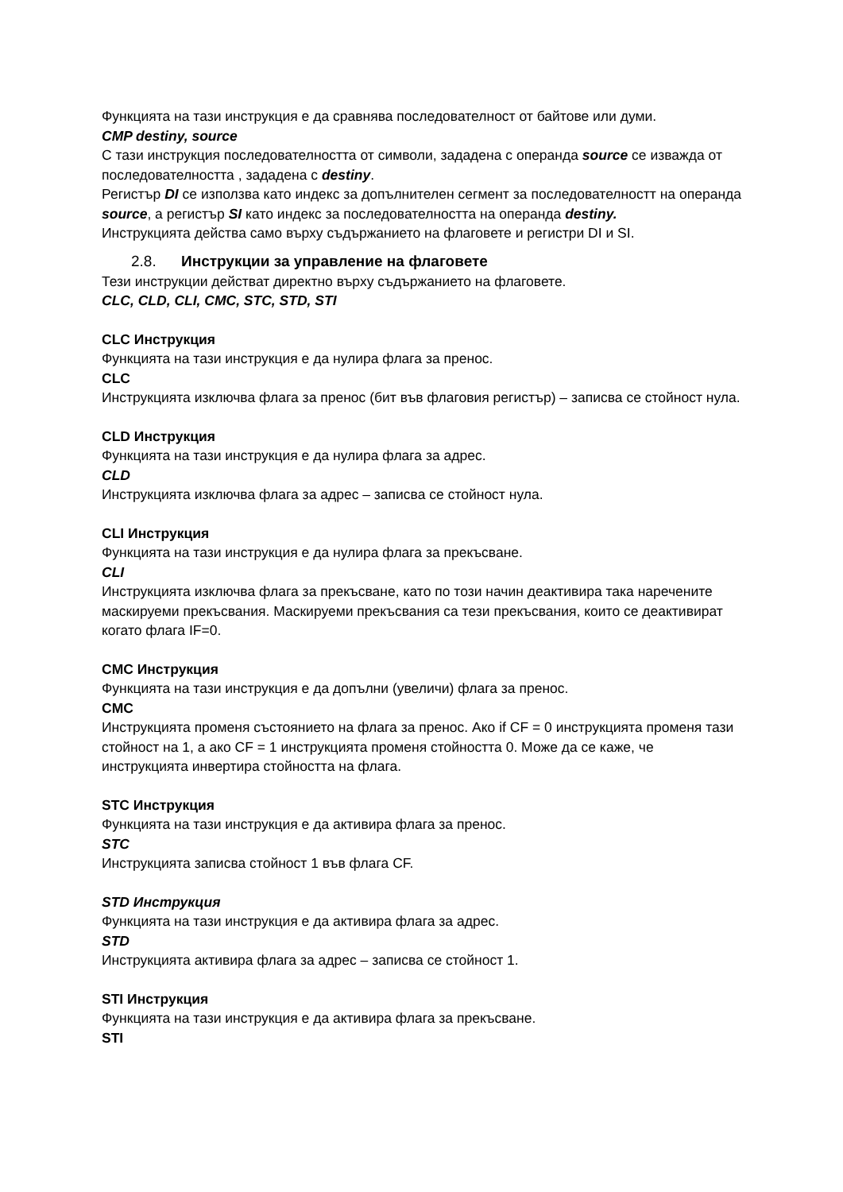Функцията на тази инструкция е да сравнява последователност от байтове или думи.
CMP destiny, source
С тази инструкция последователността от символи, зададена с операнда source се изважда от последователността , зададена с destiny.
Регистър DI се използва като индекс за допълнителен сегмент за последователностт на операнда source, а регистър SI като индекс за последователността на операнда destiny.
Инструкцията действа само върху съдържанието на флаговете и регистри DI и SI.
2.8. Инструкции за управление на флаговете
Тези инструкции действат директно върху съдържанието на флаговете.
CLC, CLD, CLI, CMC, STC, STD, STI
CLC Инструкция
Функцията на тази инструкция е да нулира флага за пренос.
CLC
Инструкцията изключва флага за пренос (бит във флаговия регистър) – записва се стойност нула.
CLD Инструкция
Функцията на тази инструкция е да нулира флага за адрес.
CLD
Инструкцията изключва флага за адрес – записва се стойност нула.
CLI Инструкция
Функцията на тази инструкция е да нулира флага за прекъсване.
CLI
Инструкцията изключва флага за прекъсване, като по този начин деактивира така наречените маскируеми прекъсвания. Маскируеми прекъсвания са тези прекъсвания, които се деактивират когато флага IF=0.
CMC Инструкция
Функцията на тази инструкция е да допълни (увеличи) флага за пренос.
CMC
Инструкцията променя състоянието на флага за пренос. Ако if CF = 0 инструкцията променя тази стойност на 1, а ако CF = 1 инструкцията променя стойността 0. Може да се каже, че инструкцията инвертира стойността на флага.
STC Инструкция
Функцията на тази инструкция е да активира флага за пренос.
STC
Инструкцията записва стойност 1 във флага CF.
STD Инструкция
Функцията на тази инструкция е да активира флага за адрес.
STD
Инструкцията активира флага за адрес – записва се стойност 1.
STI Инструкция
Функцията на тази инструкция е да активира флага за прекъсване.
STI